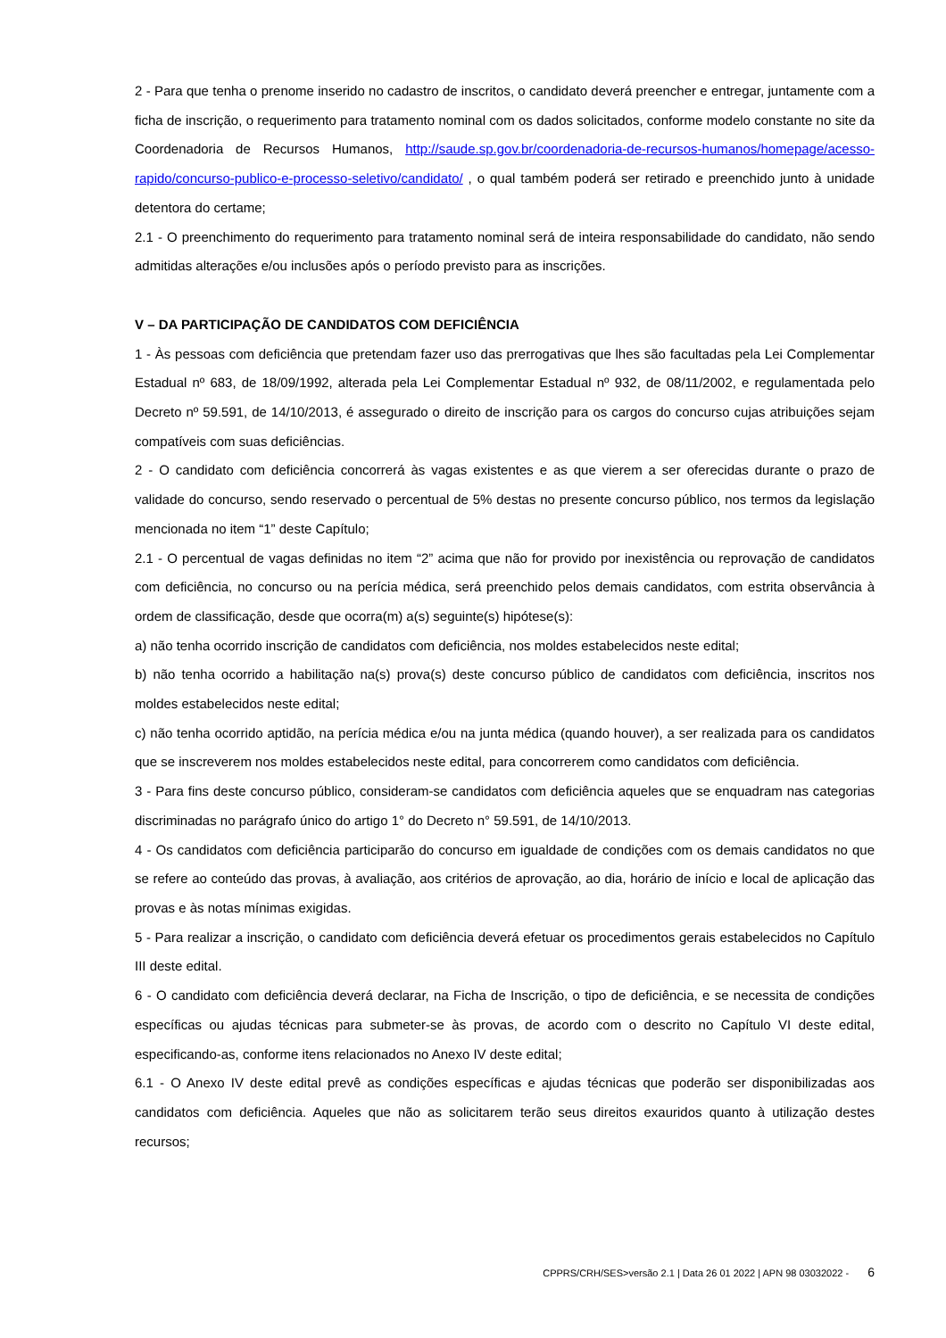2 - Para que tenha o prenome inserido no cadastro de inscritos, o candidato deverá preencher e entregar, juntamente com a ficha de inscrição, o requerimento para tratamento nominal com os dados solicitados, conforme modelo constante no site da Coordenadoria de Recursos Humanos, http://saude.sp.gov.br/coordenadoria-de-recursos-humanos/homepage/acesso-rapido/concurso-publico-e-processo-seletivo/candidato/ , o qual também poderá ser retirado e preenchido junto à unidade detentora do certame;
2.1 - O preenchimento do requerimento para tratamento nominal será de inteira responsabilidade do candidato, não sendo admitidas alterações e/ou inclusões após o período previsto para as inscrições.
V – DA PARTICIPAÇÃO DE CANDIDATOS COM DEFICIÊNCIA
1 - Às pessoas com deficiência que pretendam fazer uso das prerrogativas que lhes são facultadas pela Lei Complementar Estadual nº 683, de 18/09/1992, alterada pela Lei Complementar Estadual nº 932, de 08/11/2002, e regulamentada pelo Decreto nº 59.591, de 14/10/2013, é assegurado o direito de inscrição para os cargos do concurso cujas atribuições sejam compatíveis com suas deficiências.
2 - O candidato com deficiência concorrerá às vagas existentes e as que vierem a ser oferecidas durante o prazo de validade do concurso, sendo reservado o percentual de 5% destas no presente concurso público, nos termos da legislação mencionada no item “1” deste Capítulo;
2.1 - O percentual de vagas definidas no item “2” acima que não for provido por inexistência ou reprovação de candidatos com deficiência, no concurso ou na perícia médica, será preenchido pelos demais candidatos, com estrita observância à ordem de classificação, desde que ocorra(m) a(s) seguinte(s) hipótese(s):
a) não tenha ocorrido inscrição de candidatos com deficiência, nos moldes estabelecidos neste edital;
b) não tenha ocorrido a habilitação na(s) prova(s) deste concurso público de candidatos com deficiência, inscritos nos moldes estabelecidos neste edital;
c) não tenha ocorrido aptidão, na perícia médica e/ou na junta médica (quando houver), a ser realizada para os candidatos que se inscreverem nos moldes estabelecidos neste edital, para concorrerem como candidatos com deficiência.
3 - Para fins deste concurso público, consideram-se candidatos com deficiência aqueles que se enquadram nas categorias discriminadas no parágrafo único do artigo 1° do Decreto n° 59.591, de 14/10/2013.
4 - Os candidatos com deficiência participarão do concurso em igualdade de condições com os demais candidatos no que se refere ao conteúdo das provas, à avaliação, aos critérios de aprovação, ao dia, horário de início e local de aplicação das provas e às notas mínimas exigidas.
5 - Para realizar a inscrição, o candidato com deficiência deverá efetuar os procedimentos gerais estabelecidos no Capítulo III deste edital.
6 - O candidato com deficiência deverá declarar, na Ficha de Inscrição, o tipo de deficiência, e se necessita de condições específicas ou ajudas técnicas para submeter-se às provas, de acordo com o descrito no Capítulo VI deste edital, especificando-as, conforme itens relacionados no Anexo IV deste edital;
6.1 - O Anexo IV deste edital prevê as condições específicas e ajudas técnicas que poderão ser disponibilizadas aos candidatos com deficiência. Aqueles que não as solicitarem terão seus direitos exauridos quanto à utilização destes recursos;
CPPRS/CRH/SES>versão 2.1 | Data 26 01 2022 | APN 98 03032022 - 6